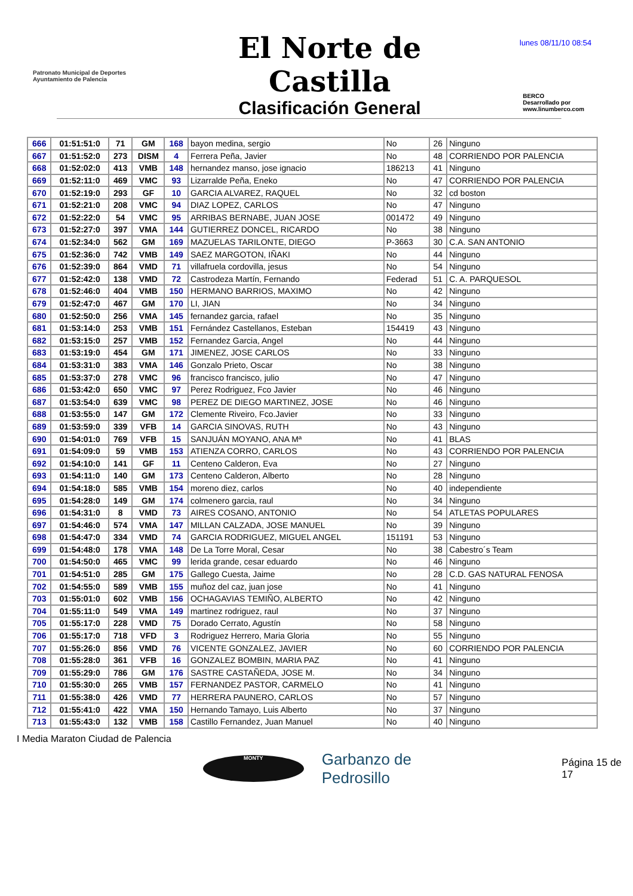lunes 08/11/10 08:54
Patronato Municipal de Deportes
Ayuntamiento de Palencia
El Norte de Castilla
Clasificación General
BERCO
Desarrollado por www.linumberco.com
| 666 | 01:51:51:0 | 71 | GM | 168 | bayon medina, sergio | No | 26 | Ninguno |
| 667 | 01:51:52:0 | 273 | DISM | 4 | Ferrera Peña, Javier | No | 48 | CORRIENDO POR PALENCIA |
| 668 | 01:52:02:0 | 413 | VMB | 148 | hernandez manso, jose ignacio | 186213 | 41 | Ninguno |
| 669 | 01:52:11:0 | 469 | VMC | 93 | Lizarralde Peña, Eneko | No | 47 | CORRIENDO POR PALENCIA |
| 670 | 01:52:19:0 | 293 | GF | 10 | GARCIA ALVAREZ, RAQUEL | No | 32 | cd boston |
| 671 | 01:52:21:0 | 208 | VMC | 94 | DIAZ LOPEZ, CARLOS | No | 47 | Ninguno |
| 672 | 01:52:22:0 | 54 | VMC | 95 | ARRIBAS BERNABE, JUAN JOSE | 001472 | 49 | Ninguno |
| 673 | 01:52:27:0 | 397 | VMA | 144 | GUTIERREZ DONCEL, RICARDO | No | 38 | Ninguno |
| 674 | 01:52:34:0 | 562 | GM | 169 | MAZUELAS TARILONTE, DIEGO | P-3663 | 30 | C.A. SAN ANTONIO |
| 675 | 01:52:36:0 | 742 | VMB | 149 | SAEZ MARGOTON, IÑAKI | No | 44 | Ninguno |
| 676 | 01:52:39:0 | 864 | VMD | 71 | villafruela cordovilla, jesus | No | 54 | Ninguno |
| 677 | 01:52:42:0 | 138 | VMD | 72 | Castrodeza Martín, Fernando | Federad | 51 | C. A. PARQUESOL |
| 678 | 01:52:46:0 | 404 | VMB | 150 | HERMANO BARRIOS, MAXIMO | No | 42 | Ninguno |
| 679 | 01:52:47:0 | 467 | GM | 170 | LI, JIAN | No | 34 | Ninguno |
| 680 | 01:52:50:0 | 256 | VMA | 145 | fernandez garcia, rafael | No | 35 | Ninguno |
| 681 | 01:53:14:0 | 253 | VMB | 151 | Fernández Castellanos, Esteban | 154419 | 43 | Ninguno |
| 682 | 01:53:15:0 | 257 | VMB | 152 | Fernandez Garcia, Angel | No | 44 | Ninguno |
| 683 | 01:53:19:0 | 454 | GM | 171 | JIMENEZ, JOSE CARLOS | No | 33 | Ninguno |
| 684 | 01:53:31:0 | 383 | VMA | 146 | Gonzalo Prieto, Oscar | No | 38 | Ninguno |
| 685 | 01:53:37:0 | 278 | VMC | 96 | francisco francisco, julio | No | 47 | Ninguno |
| 686 | 01:53:42:0 | 650 | VMC | 97 | Perez Rodriguez, Fco Javier | No | 46 | Ninguno |
| 687 | 01:53:54:0 | 639 | VMC | 98 | PEREZ DE DIEGO MARTINEZ, JOSE | No | 46 | Ninguno |
| 688 | 01:53:55:0 | 147 | GM | 172 | Clemente Riveiro, Fco.Javier | No | 33 | Ninguno |
| 689 | 01:53:59:0 | 339 | VFB | 14 | GARCIA SINOVAS, RUTH | No | 43 | Ninguno |
| 690 | 01:54:01:0 | 769 | VFB | 15 | SANJUÁN MOYANO, ANA Mª | No | 41 | BLAS |
| 691 | 01:54:09:0 | 59 | VMB | 153 | ATIENZA CORRO, CARLOS | No | 43 | CORRIENDO POR PALENCIA |
| 692 | 01:54:10:0 | 141 | GF | 11 | Centeno Calderon, Eva | No | 27 | Ninguno |
| 693 | 01:54:11:0 | 140 | GM | 173 | Centeno Calderon, Alberto | No | 28 | Ninguno |
| 694 | 01:54:18:0 | 585 | VMB | 154 | moreno diez, carlos | No | 40 | independiente |
| 695 | 01:54:28:0 | 149 | GM | 174 | colmenero garcia, raul | No | 34 | Ninguno |
| 696 | 01:54:31:0 | 8 | VMD | 73 | AIRES COSANO, ANTONIO | No | 54 | ATLETAS POPULARES |
| 697 | 01:54:46:0 | 574 | VMA | 147 | MILLAN CALZADA, JOSE MANUEL | No | 39 | Ninguno |
| 698 | 01:54:47:0 | 334 | VMD | 74 | GARCIA RODRIGUEZ, MIGUEL ANGEL | 151191 | 53 | Ninguno |
| 699 | 01:54:48:0 | 178 | VMA | 148 | De La Torre Moral, Cesar | No | 38 | Cabestro´s Team |
| 700 | 01:54:50:0 | 465 | VMC | 99 | lerida grande, cesar eduardo | No | 46 | Ninguno |
| 701 | 01:54:51:0 | 285 | GM | 175 | Gallego Cuesta, Jaime | No | 28 | C.D. GAS NATURAL FENOSA |
| 702 | 01:54:55:0 | 589 | VMB | 155 | muñoz del caz, juan jose | No | 41 | Ninguno |
| 703 | 01:55:01:0 | 602 | VMB | 156 | OCHAGAVIAS TEMIÑO, ALBERTO | No | 42 | Ninguno |
| 704 | 01:55:11:0 | 549 | VMA | 149 | martinez rodriguez, raul | No | 37 | Ninguno |
| 705 | 01:55:17:0 | 228 | VMD | 75 | Dorado Cerrato, Agustín | No | 58 | Ninguno |
| 706 | 01:55:17:0 | 718 | VFD | 3 | Rodriguez Herrero, Maria Gloria | No | 55 | Ninguno |
| 707 | 01:55:26:0 | 856 | VMD | 76 | VICENTE GONZALEZ, JAVIER | No | 60 | CORRIENDO POR PALENCIA |
| 708 | 01:55:28:0 | 361 | VFB | 16 | GONZALEZ BOMBIN, MARIA PAZ | No | 41 | Ninguno |
| 709 | 01:55:29:0 | 786 | GM | 176 | SASTRE CASTAÑEDA, JOSE M. | No | 34 | Ninguno |
| 710 | 01:55:30:0 | 265 | VMB | 157 | FERNANDEZ PASTOR, CARMELO | No | 41 | Ninguno |
| 711 | 01:55:38:0 | 426 | VMD | 77 | HERRERA PAUNERO, CARLOS | No | 57 | Ninguno |
| 712 | 01:55:41:0 | 422 | VMA | 150 | Hernando Tamayo, Luis Alberto | No | 37 | Ninguno |
| 713 | 01:55:43:0 | 132 | VMB | 158 | Castillo Fernandez, Juan Manuel | No | 40 | Ninguno |
I Media Maraton Ciudad de Palencia
MONTY
Garbanzo de Pedrosillo
Página 15 de 17